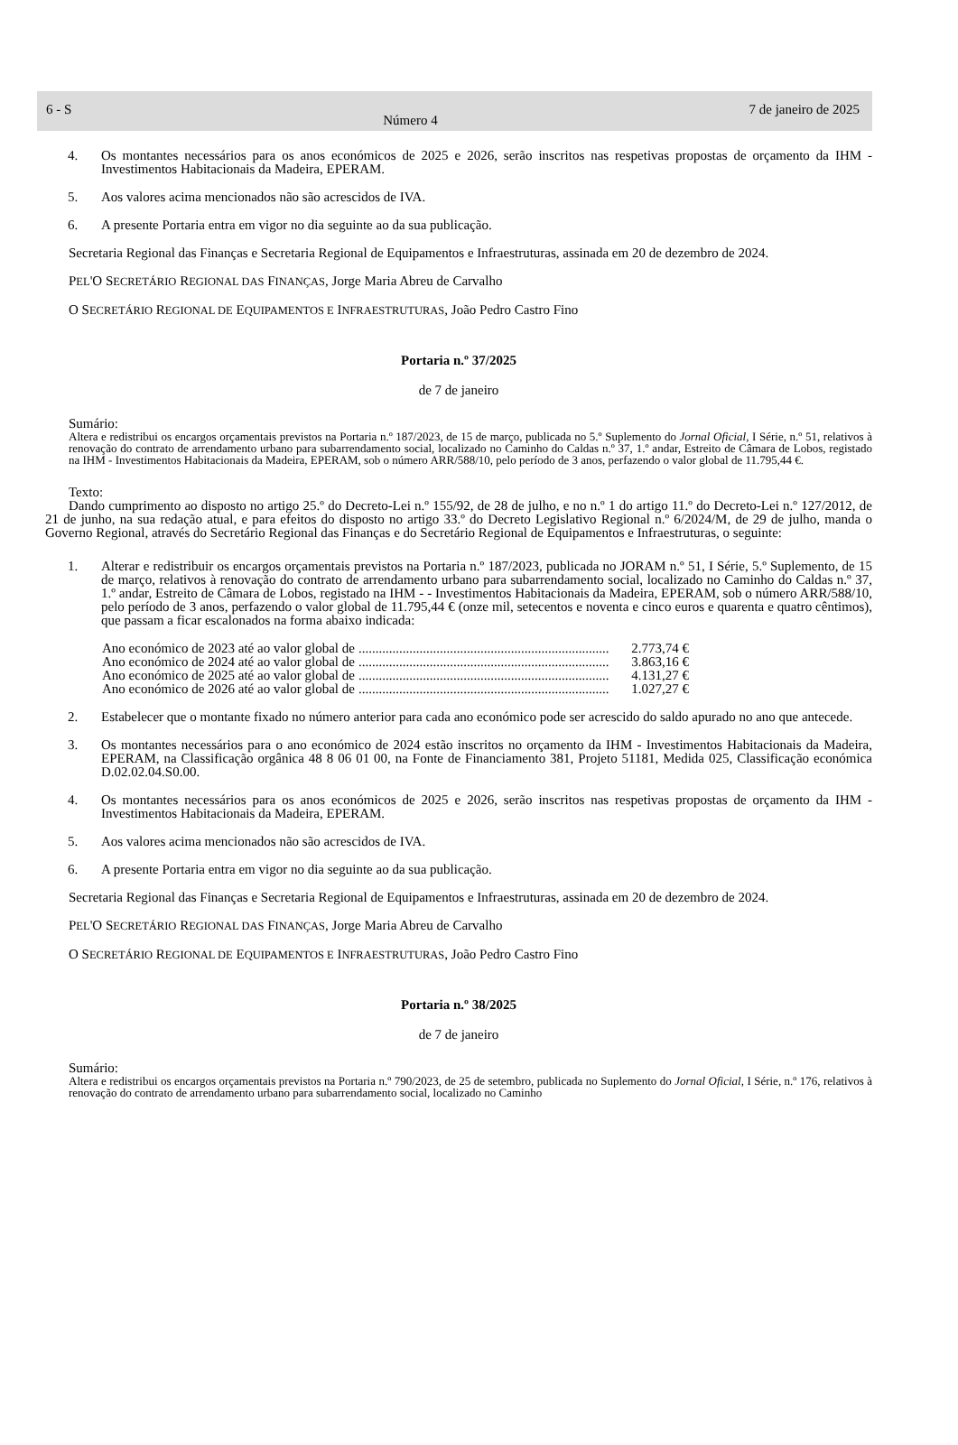6 - S Número 4 7 de janeiro de 2025
4. Os montantes necessários para os anos económicos de 2025 e 2026, serão inscritos nas respetivas propostas de orçamento da IHM - Investimentos Habitacionais da Madeira, EPERAM.
5. Aos valores acima mencionados não são acrescidos de IVA.
6. A presente Portaria entra em vigor no dia seguinte ao da sua publicação.
Secretaria Regional das Finanças e Secretaria Regional de Equipamentos e Infraestruturas, assinada em 20 de dezembro de 2024.
PEL'O SECRETÁRIO REGIONAL DAS FINANÇAS, Jorge Maria Abreu de Carvalho
O SECRETÁRIO REGIONAL DE EQUIPAMENTOS E INFRAESTRUTURAS, João Pedro Castro Fino
Portaria n.º 37/2025
de 7 de janeiro
Sumário:
Altera e redistribui os encargos orçamentais previstos na Portaria n.º 187/2023, de 15 de março, publicada no 5.º Suplemento do Jornal Oficial, I Série, n.º 51, relativos à renovação do contrato de arrendamento urbano para subarrendamento social, localizado no Caminho do Caldas n.º 37, 1.º andar, Estreito de Câmara de Lobos, registado na IHM - Investimentos Habitacionais da Madeira, EPERAM, sob o número ARR/588/10, pelo período de 3 anos, perfazendo o valor global de 11.795,44 €.
Texto:
Dando cumprimento ao disposto no artigo 25.º do Decreto-Lei n.º 155/92, de 28 de julho, e no n.º 1 do artigo 11.º do Decreto-Lei n.º 127/2012, de 21 de junho, na sua redação atual, e para efeitos do disposto no artigo 33.º do Decreto Legislativo Regional n.º 6/2024/M, de 29 de julho, manda o Governo Regional, através do Secretário Regional das Finanças e do Secretário Regional de Equipamentos e Infraestruturas, o seguinte:
1. Alterar e redistribuir os encargos orçamentais previstos na Portaria n.º 187/2023, publicada no JORAM n.º 51, I Série, 5.º Suplemento, de 15 de março, relativos à renovação do contrato de arrendamento urbano para subarrendamento social, localizado no Caminho do Caldas n.º 37, 1.º andar, Estreito de Câmara de Lobos, registado na IHM - - Investimentos Habitacionais da Madeira, EPERAM, sob o número ARR/588/10, pelo período de 3 anos, perfazendo o valor global de 11.795,44 € (onze mil, setecentos e noventa e cinco euros e quarenta e quatro cêntimos), que passam a ficar escalonados na forma abaixo indicada:
Ano económico de 2023 até ao valor global de.......................................................................... 2.773,74 €
Ano económico de 2024 até ao valor global de.......................................................................... 3.863,16 €
Ano económico de 2025 até ao valor global de.......................................................................... 4.131,27 €
Ano económico de 2026 até ao valor global de.......................................................................... 1.027,27 €
2. Estabelecer que o montante fixado no número anterior para cada ano económico pode ser acrescido do saldo apurado no ano que antecede.
3. Os montantes necessários para o ano económico de 2024 estão inscritos no orçamento da IHM - Investimentos Habitacionais da Madeira, EPERAM, na Classificação orgânica 48 8 06 01 00, na Fonte de Financiamento 381, Projeto 51181, Medida 025, Classificação económica D.02.02.04.S0.00.
4. Os montantes necessários para os anos económicos de 2025 e 2026, serão inscritos nas respetivas propostas de orçamento da IHM - Investimentos Habitacionais da Madeira, EPERAM.
5. Aos valores acima mencionados não são acrescidos de IVA.
6. A presente Portaria entra em vigor no dia seguinte ao da sua publicação.
Secretaria Regional das Finanças e Secretaria Regional de Equipamentos e Infraestruturas, assinada em 20 de dezembro de 2024.
PEL'O SECRETÁRIO REGIONAL DAS FINANÇAS, Jorge Maria Abreu de Carvalho
O SECRETÁRIO REGIONAL DE EQUIPAMENTOS E INFRAESTRUTURAS, João Pedro Castro Fino
Portaria n.º 38/2025
de 7 de janeiro
Sumário:
Altera e redistribui os encargos orçamentais previstos na Portaria n.º 790/2023, de 25 de setembro, publicada no Suplemento do Jornal Oficial, I Série, n.º 176, relativos à renovação do contrato de arrendamento urbano para subarrendamento social, localizado no Caminho